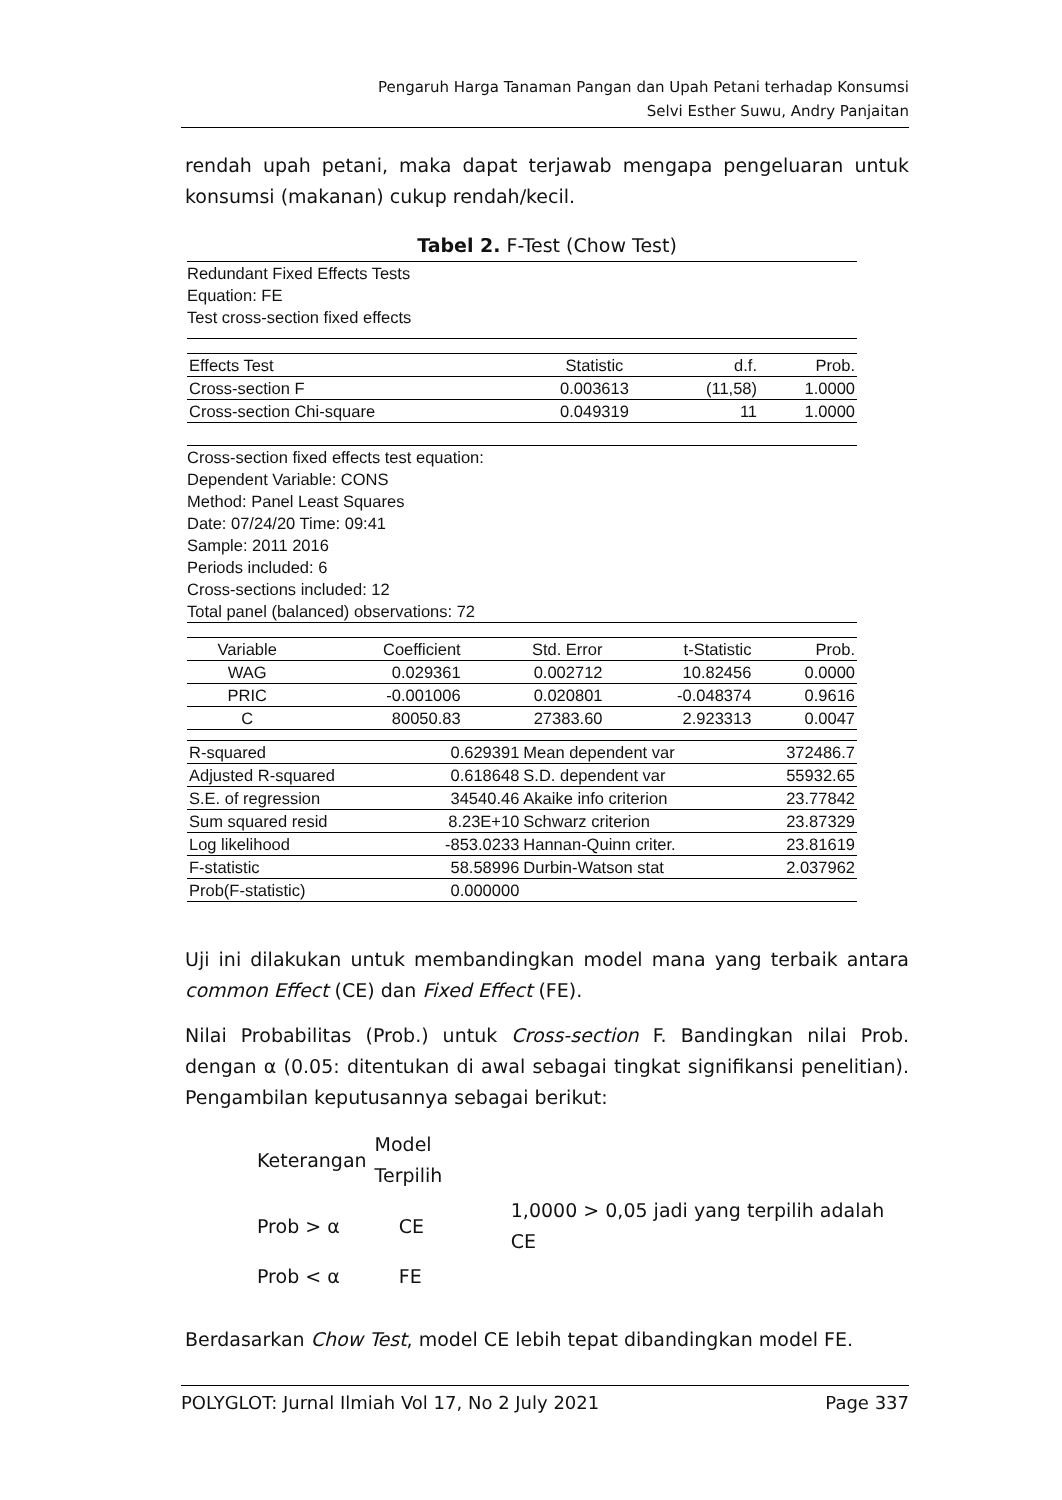Pengaruh Harga Tanaman Pangan dan Upah Petani terhadap Konsumsi
Selvi Esther Suwu, Andry Panjaitan
rendah upah petani, maka dapat terjawab mengapa pengeluaran untuk konsumsi (makanan) cukup rendah/kecil.
Tabel 2. F-Test (Chow Test)
Redundant Fixed Effects Tests
Equation: FE
Test cross-section fixed effects
| Effects Test | Statistic | d.f. | Prob. |
| Cross-section F | 0.003613 | (11,58) | 1.0000 |
| Cross-section Chi-square | 0.049319 | 11 | 1.0000 |
Cross-section fixed effects test equation:
Dependent Variable: CONS
Method: Panel Least Squares
Date: 07/24/20 Time: 09:41
Sample: 2011 2016
Periods included: 6
Cross-sections included: 12
Total panel (balanced) observations: 72
| Variable | Coefficient | Std. Error | t-Statistic | Prob. |
| WAG | 0.029361 | 0.002712 | 10.82456 | 0.0000 |
| PRIC | -0.001006 | 0.020801 | -0.048374 | 0.9616 |
| C | 80050.83 | 27383.60 | 2.923313 | 0.0047 |
| R-squared | 0.629391 | Mean dependent var | 372486.7 |
| Adjusted R-squared | 0.618648 | S.D. dependent var | 55932.65 |
| S.E. of regression | 34540.46 | Akaike info criterion | 23.77842 |
| Sum squared resid | 8.23E+10 | Schwarz criterion | 23.87329 |
| Log likelihood | -853.0233 | Hannan-Quinn criter. | 23.81619 |
| F-statistic | 58.58996 | Durbin-Watson stat | 2.037962 |
| Prob(F-statistic) | 0.000000 | | |
Uji ini dilakukan untuk membandingkan model mana yang terbaik antara common Effect (CE) dan Fixed Effect (FE).
Nilai Probabilitas (Prob.) untuk Cross-section F. Bandingkan nilai Prob. dengan α (0.05: ditentukan di awal sebagai tingkat signifikansi penelitian). Pengambilan keputusannya sebagai berikut:
| Keterangan | Model Terpilih | |
| Prob > α | CE | 1,0000 > 0,05 jadi yang terpilih adalah CE |
| Prob < α | FE | |
Berdasarkan Chow Test, model CE lebih tepat dibandingkan model FE.
POLYGLOT: Jurnal Ilmiah Vol 17, No 2 July 2021 Page 337